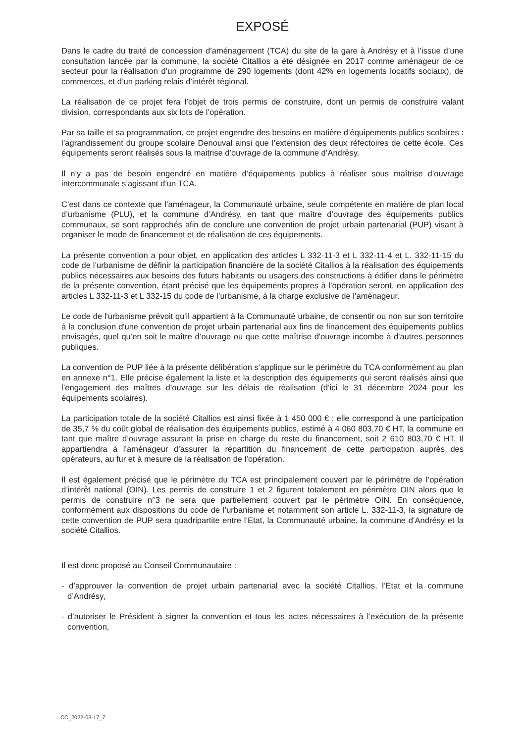EXPOSÉ
Dans le cadre du traité de concession d’aménagement (TCA) du site de la gare à Andrésy et à l’issue d’une consultation lancée par la commune, la société Citallios a été désignée en 2017 comme aménageur de ce secteur pour la réalisation d’un programme de 290 logements (dont 42% en logements locatifs sociaux), de commerces, et d’un parking relais d’intérêt régional.
La réalisation de ce projet fera l’objet de trois permis de construire, dont un permis de construire valant division, correspondants aux six lots de l’opération.
Par sa taille et sa programmation, ce projet engendre des besoins en matière d’équipements publics scolaires : l’agrandissement du groupe scolaire Denouval ainsi que l’extension des deux réfectoires de cette école. Ces équipements seront réalisés sous la maitrise d’ouvrage de la commune d’Andrésy.
Il n’y a pas de besoin engendré en matière d’équipements publics à réaliser sous maîtrise d’ouvrage intercommunale s’agissant d’un TCA.
C’est dans ce contexte que l’aménageur, la Communauté urbaine, seule compétente en matière de plan local d’urbanisme (PLU), et la commune d’Andrésy, en tant que maître d’ouvrage des équipements publics communaux, se sont rapprochés afin de conclure une convention de projet urbain partenarial (PUP) visant à organiser le mode de financement et de réalisation de ces équipements.
La présente convention a pour objet, en application des articles L 332-11-3 et L 332-11-4 et L. 332-11-15 du code de l’urbanisme de définir la participation financière de la société Citallios à la réalisation des équipements publics nécessaires aux besoins des futurs habitants ou usagers des constructions à édifier dans le périmètre de la présente convention, étant précisé que les équipements propres à l’opération seront, en application des articles L 332-11-3 et L 332-15 du code de l’urbanisme, à la charge exclusive de l’aménageur.
Le code de l'urbanisme prévoit qu'il appartient à la Communauté urbaine, de consentir ou non sur son territoire à la conclusion d'une convention de projet urbain partenarial aux fins de financement des équipements publics envisagés, quel qu’en soit le maître d’ouvrage ou que cette maîtrise d'ouvrage incombe à d'autres personnes publiques.
La convention de PUP liée à la présente délibération s’applique sur le périmètre du TCA conformément au plan en annexe n°1. Elle précise également la liste et la description des équipements qui seront réalisés ainsi que l’engagement des maîtres d’ouvrage sur les délais de réalisation (d’ici le 31 décembre 2024 pour les équipements scolaires).
La participation totale de la société Citallios est ainsi fixée à 1 450 000 € : elle correspond à une participation de 35,7 % du coût global de réalisation des équipements publics, estimé à 4 060 803,70 € HT, la commune en tant que maître d’ouvrage assurant la prise en charge du reste du financement, soit 2 610 803,70 € HT. Il appartiendra à l’aménageur d’assurer la répartition du financement de cette participation auprès des opérateurs, au fur et à mesure de la réalisation de l’opération.
Il est également précisé que le périmètre du TCA est principalement couvert par le périmètre de l’opération d’intérêt national (OIN). Les permis de construire 1 et 2 figurent totalement en périmètre OIN alors que le permis de construire n°3 ne sera que partiellement couvert par le périmètre OIN. En conséquence, conformément aux dispositions du code de l’urbanisme et notamment son article L. 332-11-3, la signature de cette convention de PUP sera quadripartite entre l’Etat, la Communauté urbaine, la commune d’Andrésy et la société Citallios.
Il est donc proposé au Conseil Communautaire :
- d’approuver la convention de projet urbain partenarial avec la société Citallios, l’Etat et la commune d’Andrésy,
- d’autoriser le Président à signer la convention et tous les actes nécessaires à l’exécution de la présente convention,
CC_2022-03-17_7